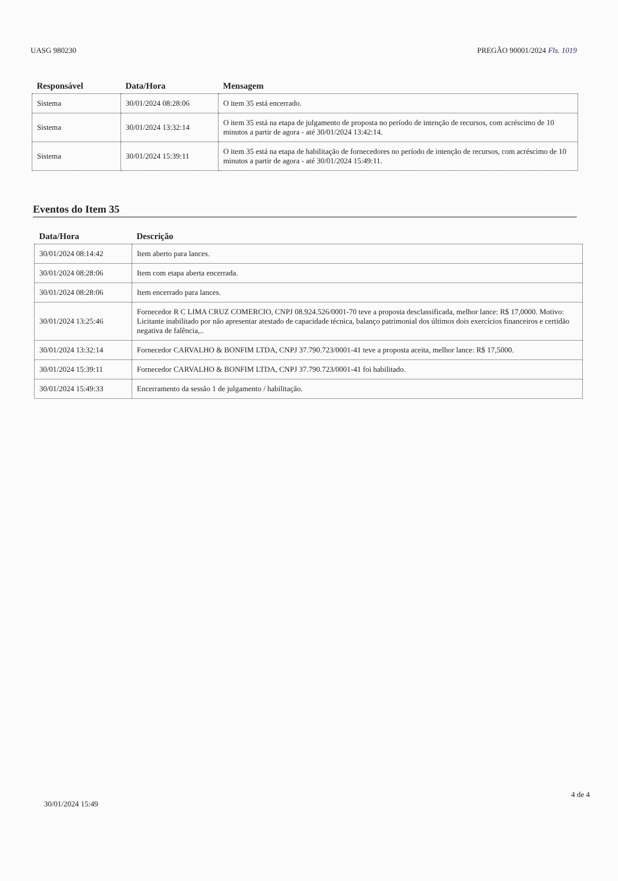UASG 980230 PREGÃO 90001/2024 Fls. 1019
| Responsável | Data/Hora | Mensagem |
| --- | --- | --- |
| Sistema | 30/01/2024 08:28:06 | O item 35 está encerrado. |
| Sistema | 30/01/2024 13:32:14 | O item 35 está na etapa de julgamento de proposta no período de intenção de recursos, com acréscimo de 10 minutos a partir de agora - até 30/01/2024 13:42:14. |
| Sistema | 30/01/2024 15:39:11 | O item 35 está na etapa de habilitação de fornecedores no período de intenção de recursos, com acréscimo de 10 minutos a partir de agora - até 30/01/2024 15:49:11. |
Eventos do Item 35
| Data/Hora | Descrição |
| --- | --- |
| 30/01/2024 08:14:42 | Item aberto para lances. |
| 30/01/2024 08:28:06 | Item com etapa aberta encerrada. |
| 30/01/2024 08:28:06 | Item encerrado para lances. |
| 30/01/2024 13:25:46 | Fornecedor R C LIMA CRUZ COMERCIO, CNPJ 08.924.526/0001-70 teve a proposta desclassificada, melhor lance: R$ 17,0000. Motivo: Licitante inabilitado por não apresentar atestado de capacidade técnica, balanço patrimonial dos últimos dois exercícios financeiros e certidão negativa de falência,.. |
| 30/01/2024 13:32:14 | Fornecedor CARVALHO & BONFIM LTDA, CNPJ 37.790.723/0001-41 teve a proposta aceita, melhor lance: R$ 17,5000. |
| 30/01/2024 15:39:11 | Fornecedor CARVALHO & BONFIM LTDA, CNPJ 37.790.723/0001-41 foi habilitado. |
| 30/01/2024 15:49:33 | Encerramento da sessão 1 de julgamento / habilitação. |
30/01/2024 15:49
4 de 4